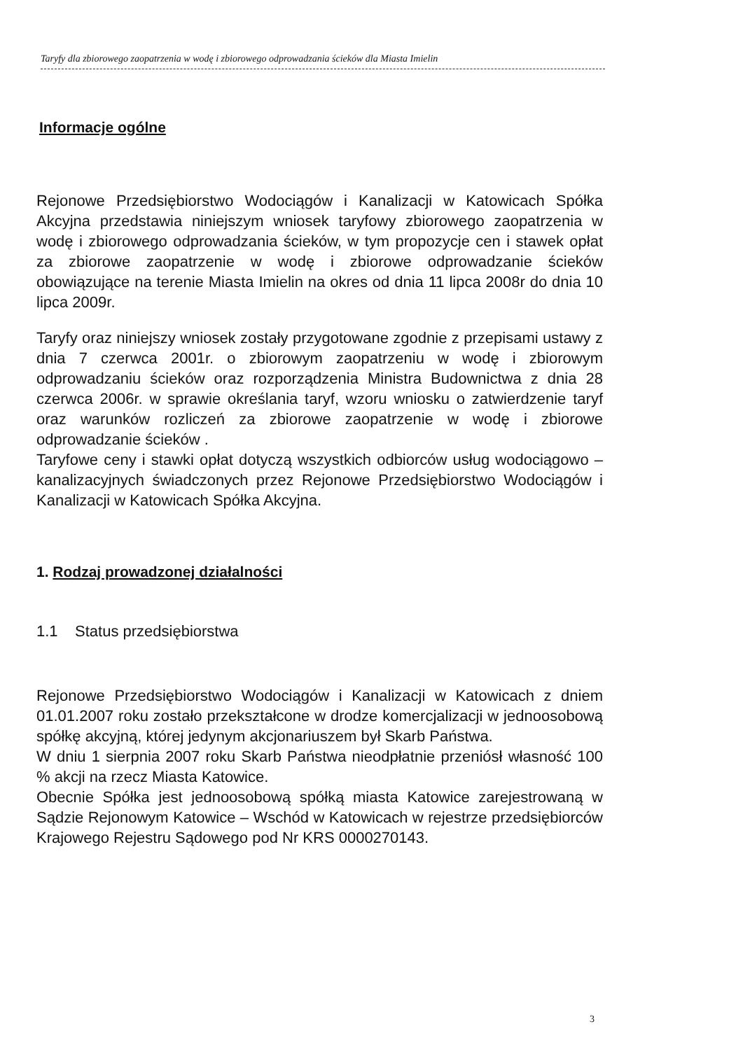Taryfy dla zbiorowego zaopatrzenia w wodę i zbiorowego odprowadzania ścieków dla Miasta Imielin
Informacje ogólne
Rejonowe Przedsiębiorstwo Wodociągów i Kanalizacji w Katowicach Spółka Akcyjna przedstawia niniejszym wniosek taryfowy zbiorowego zaopatrzenia w wodę i zbiorowego odprowadzania ścieków, w tym propozycje cen i stawek opłat za zbiorowe zaopatrzenie w wodę i zbiorowe odprowadzanie ścieków obowiązujące na terenie Miasta Imielin na okres od dnia 11 lipca 2008r do dnia 10 lipca 2009r.
Taryfy oraz niniejszy wniosek zostały przygotowane zgodnie z przepisami ustawy z dnia 7 czerwca 2001r. o zbiorowym zaopatrzeniu w wodę i zbiorowym odprowadzaniu ścieków oraz rozporządzenia Ministra Budownictwa z dnia 28 czerwca 2006r. w sprawie określania taryf, wzoru wniosku o zatwierdzenie taryf oraz warunków rozliczeń za zbiorowe zaopatrzenie w wodę i zbiorowe odprowadzanie ścieków .
Taryfowe ceny i stawki opłat dotyczą wszystkich odbiorców usług wodociągowo – kanalizacyjnych świadczonych przez Rejonowe Przedsiębiorstwo Wodociągów i Kanalizacji w Katowicach Spółka Akcyjna.
1. Rodzaj prowadzonej działalności
1.1 Status przedsiębiorstwa
Rejonowe Przedsiębiorstwo Wodociągów i Kanalizacji w Katowicach z dniem 01.01.2007 roku zostało przekształcone w drodze komercjalizacji w jednoosobową spółkę akcyjną, której jedynym akcjonariuszem był Skarb Państwa.
W dniu 1 sierpnia 2007 roku Skarb Państwa nieodpłatnie przeniósł własność 100 % akcji na rzecz Miasta Katowice.
Obecnie Spółka jest jednoosobową spółką miasta Katowice zarejestrowaną w Sądzie Rejonowym Katowice – Wschód w Katowicach w rejestrze przedsiębiorców Krajowego Rejestru Sądowego pod Nr KRS 0000270143.
3